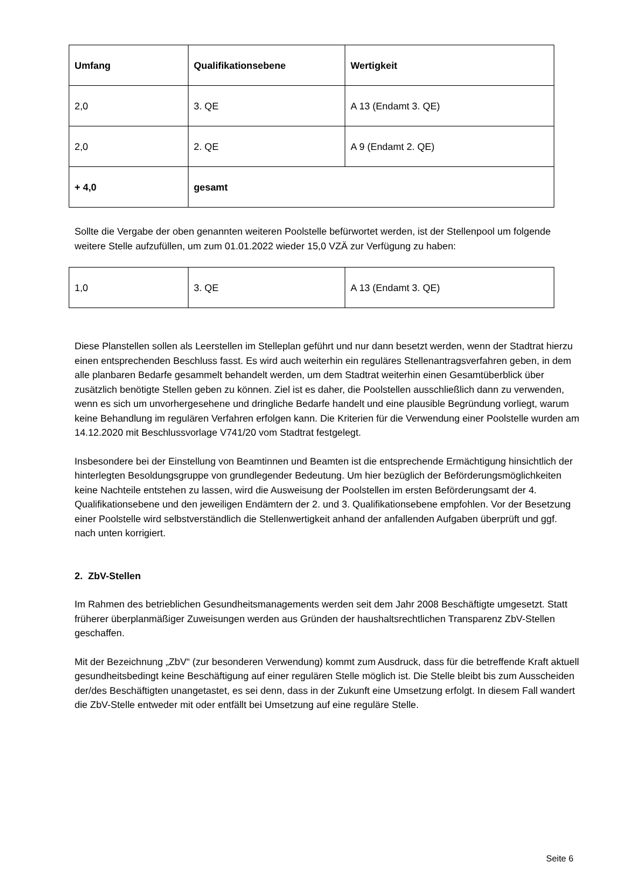| Umfang | Qualifikationsebene | Wertigkeit |
| --- | --- | --- |
| 2,0 | 3. QE | A 13 (Endamt 3. QE) |
| 2,0 | 2. QE | A 9 (Endamt 2. QE) |
| + 4,0 | gesamt | |
Sollte die Vergabe der oben genannten weiteren Poolstelle befürwortet werden, ist der Stellenpool um folgende weitere Stelle aufzufüllen, um zum 01.01.2022 wieder 15,0 VZÄ zur Verfügung zu haben:
| 1,0 | 3. QE | A 13 (Endamt 3. QE) |
Diese Planstellen sollen als Leerstellen im Stelleplan geführt und nur dann besetzt werden, wenn der Stadtrat hierzu einen entsprechenden Beschluss fasst. Es wird auch weiterhin ein reguläres Stellenantragsverfahren geben, in dem alle planbaren Bedarfe gesammelt behandelt werden, um dem Stadtrat weiterhin einen Gesamtüberblick über zusätzlich benötigte Stellen geben zu können. Ziel ist es daher, die Poolstellen ausschließlich dann zu verwenden, wenn es sich um unvorhergesehene und dringliche Bedarfe handelt und eine plausible Begründung vorliegt, warum keine Behandlung im regulären Verfahren erfolgen kann. Die Kriterien für die Verwendung einer Poolstelle wurden am 14.12.2020 mit Beschlussvorlage V741/20 vom Stadtrat festgelegt.
Insbesondere bei der Einstellung von Beamtinnen und Beamten ist die entsprechende Ermächtigung hinsichtlich der hinterlegten Besoldungsgruppe von grundlegender Bedeutung. Um hier bezüglich der Beförderungsmöglichkeiten keine Nachteile entstehen zu lassen, wird die Ausweisung der Poolstellen im ersten Beförderungsamt der 4. Qualifikationsebene und den jeweiligen Endämtern der 2. und 3. Qualifikationsebene empfohlen. Vor der Besetzung einer Poolstelle wird selbstverständlich die Stellenwertigkeit anhand der anfallenden Aufgaben überprüft und ggf. nach unten korrigiert.
2. ZbV-Stellen
Im Rahmen des betrieblichen Gesundheitsmanagements werden seit dem Jahr 2008 Beschäftigte umgesetzt. Statt früherer überplanmäßiger Zuweisungen werden aus Gründen der haushaltsrechtlichen Transparenz ZbV-Stellen geschaffen.
Mit der Bezeichnung „ZbV“ (zur besonderen Verwendung) kommt zum Ausdruck, dass für die betreffende Kraft aktuell gesundheitsbedingt keine Beschäftigung auf einer regulären Stelle möglich ist. Die Stelle bleibt bis zum Ausscheiden der/des Beschäftigten unangetastet, es sei denn, dass in der Zukunft eine Umsetzung erfolgt. In diesem Fall wandert die ZbV-Stelle entweder mit oder entfällt bei Umsetzung auf eine reguläre Stelle.
Seite 6